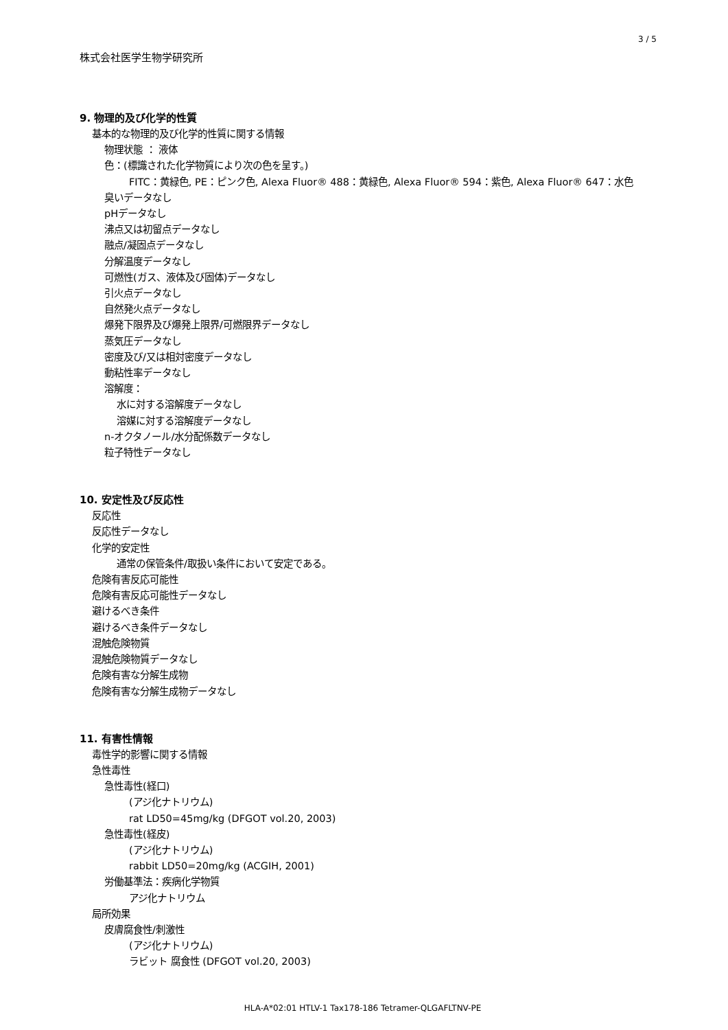3 / 5
株式会社医学生物学研究所
9. 物理的及び化学的性質
基本的な物理的及び化学的性質に関する情報
物理状態 ： 液体
色：(標識された化学物質により次の色を呈す。)
FITC：黄緑色, PE：ピンク色, Alexa Fluor® 488：黄緑色, Alexa Fluor® 594：紫色, Alexa Fluor® 647：水色
臭いデータなし
pHデータなし
沸点又は初留点データなし
融点/凝固点データなし
分解温度データなし
可燃性(ガス、液体及び固体)データなし
引火点データなし
自然発火点データなし
爆発下限界及び爆発上限界/可燃限界データなし
蒸気圧データなし
密度及び/又は相対密度データなし
動粘性率データなし
溶解度：
水に対する溶解度データなし
溶媒に対する溶解度データなし
n-オクタノール/水分配係数データなし
粒子特性データなし
10. 安定性及び反応性
反応性
反応性データなし
化学的安定性
通常の保管条件/取扱い条件において安定である。
危険有害反応可能性
危険有害反応可能性データなし
避けるべき条件
避けるべき条件データなし
混触危険物質
混触危険物質データなし
危険有害な分解生成物
危険有害な分解生成物データなし
11. 有害性情報
毒性学的影響に関する情報
急性毒性
急性毒性(経口)
(アジ化ナトリウム)
rat LD50=45mg/kg (DFGOT vol.20, 2003)
急性毒性(経皮)
(アジ化ナトリウム)
rabbit LD50=20mg/kg (ACGIH, 2001)
労働基準法：疾病化学物質
アジ化ナトリウム
局所効果
皮膚腐食性/刺激性
(アジ化ナトリウム)
ラビット 腐食性 (DFGOT vol.20, 2003)
HLA-A*02:01 HTLV-1 Tax178-186 Tetramer-QLGAFLTNV-PE